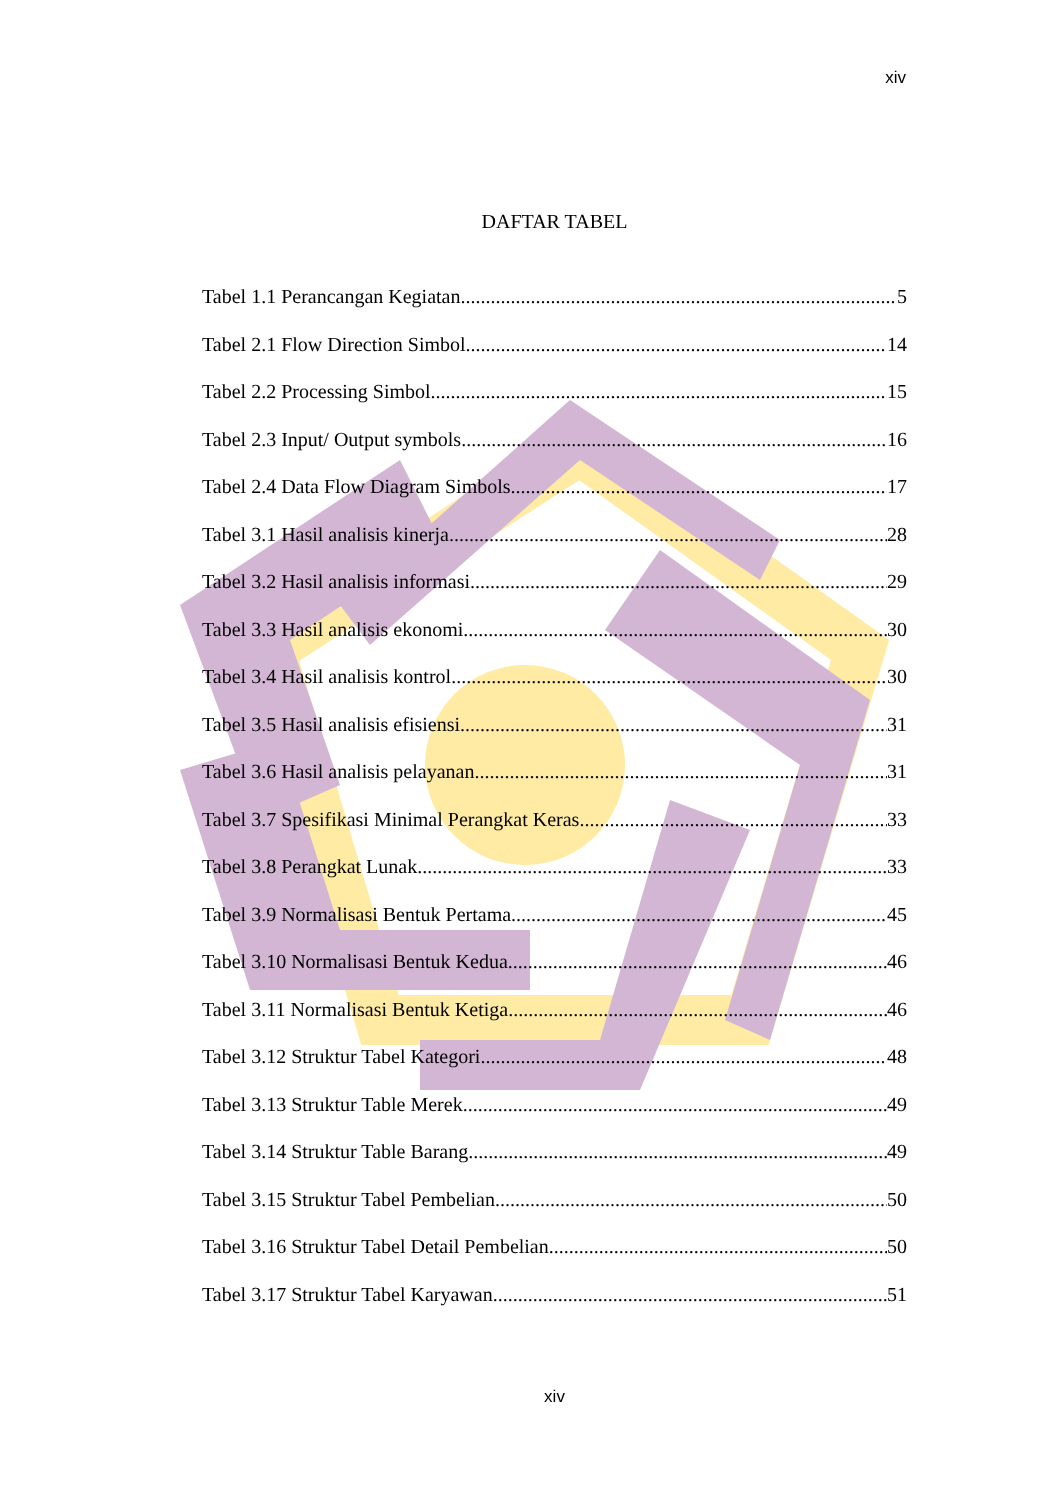xiv
DAFTAR TABEL
Tabel 1.1 Perancangan Kegiatan 5
Tabel 2.1 Flow Direction Simbol 14
Tabel 2.2 Processing Simbol 15
Tabel 2.3 Input/ Output symbols 16
Tabel 2.4 Data Flow Diagram Simbols 17
Tabel 3.1 Hasil analisis kinerja 28
Tabel 3.2 Hasil analisis informasi 29
Tabel 3.3 Hasil analisis ekonomi 30
Tabel 3.4 Hasil analisis kontrol 30
Tabel 3.5 Hasil analisis efisiensi 31
Tabel 3.6 Hasil analisis pelayanan 31
Tabel 3.7 Spesifikasi Minimal Perangkat Keras 33
Tabel 3.8 Perangkat Lunak 33
Tabel 3.9 Normalisasi Bentuk Pertama 45
Tabel 3.10 Normalisasi Bentuk Kedua 46
Tabel 3.11 Normalisasi Bentuk Ketiga 46
Tabel 3.12 Struktur Tabel Kategori 48
Tabel 3.13 Struktur Table Merek 49
Tabel 3.14 Struktur Table Barang 49
Tabel 3.15 Struktur Tabel Pembelian 50
Tabel 3.16 Struktur Tabel Detail Pembelian 50
Tabel 3.17 Struktur Tabel Karyawan 51
xiv